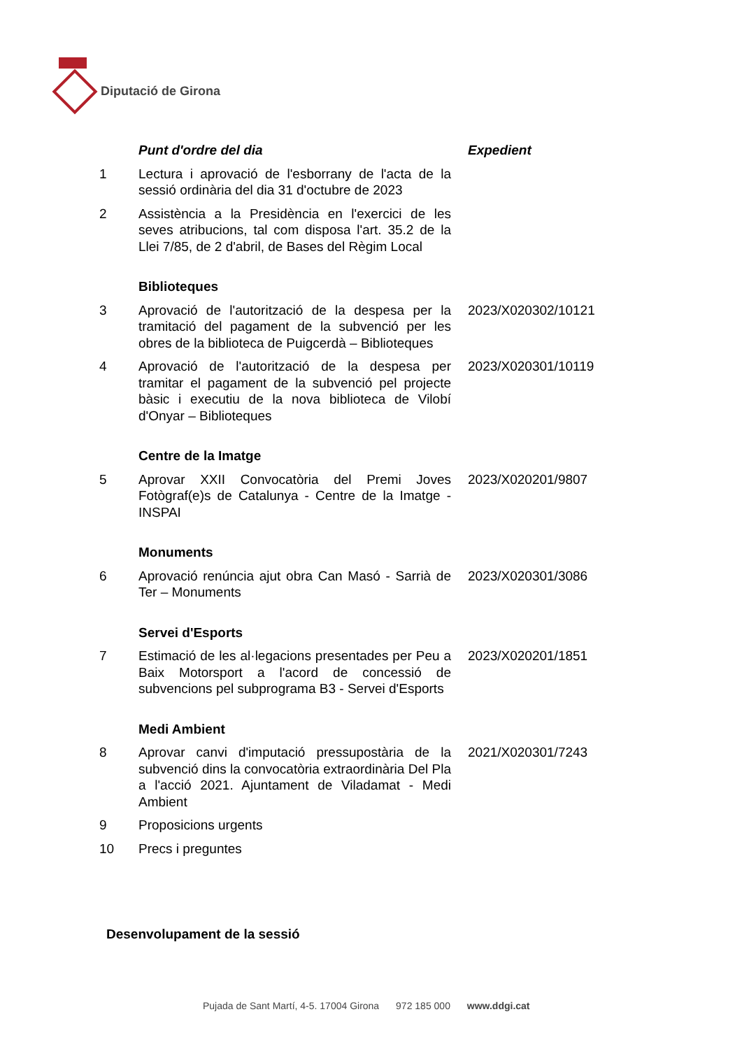Diputació de Girona
| | Punt d'ordre del dia | Expedient |
| 1 | Lectura i aprovació de l'esborrany de l'acta de la sessió ordinària del dia 31 d'octubre de 2023 | |
| 2 | Assistència a la Presidència en l'exercici de les seves atribucions, tal com disposa l'art. 35.2 de la Llei 7/85, de 2 d'abril, de Bases del Règim Local | |
| | Biblioteques | |
| 3 | Aprovació de l'autorització de la despesa per la tramitació del pagament de la subvenció per les obres de la biblioteca de Puigcerdà – Biblioteques | 2023/X020302/10121 |
| 4 | Aprovació de l'autorització de la despesa per tramitar el pagament de la subvenció pel projecte bàsic i executiu de la nova biblioteca de Vilobí d'Onyar – Biblioteques | 2023/X020301/10119 |
| | Centre de la Imatge | |
| 5 | Aprovar XXII Convocatòria del Premi Joves Fotògraf(e)s de Catalunya - Centre de la Imatge - INSPAI | 2023/X020201/9807 |
| | Monuments | |
| 6 | Aprovació renúncia ajut obra Can Masó - Sarrià de Ter – Monuments | 2023/X020301/3086 |
| | Servei d'Esports | |
| 7 | Estimació de les al·legacions presentades per Peu a Baix Motorsport a l'acord de concessió de subvencions pel subprograma B3 - Servei d'Esports | 2023/X020201/1851 |
| | Medi Ambient | |
| 8 | Aprovar canvi d'imputació pressupostària de la subvenció dins la convocatòria extraordinària Del Pla a l'acció 2021. Ajuntament de Viladamat - Medi Ambient | 2021/X020301/7243 |
| 9 | Proposicions urgents | |
| 10 | Precs i preguntes | |
Desenvolupament de la sessió
Pujada de Sant Martí, 4-5. 17004 Girona 972 185 000 www.ddgi.cat